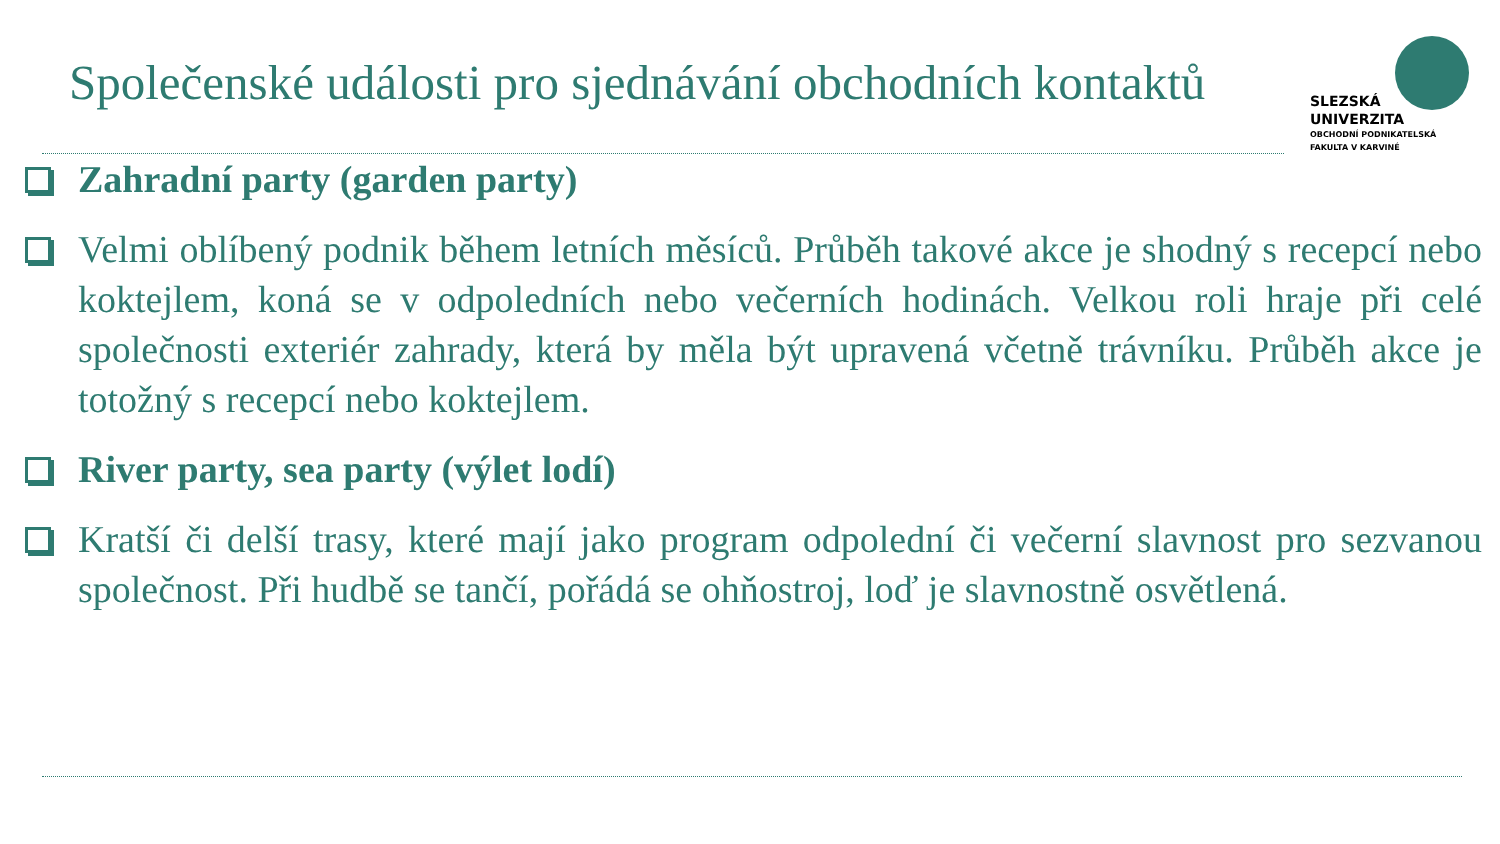Společenské události pro sjednávání obchodních kontaktů
SLEZSKÁ
UNIVERZITA
OBCHODNÍ PODNIKATELSKÁ
FAKULTA V KARVINÉ
Zahradní party (garden party)
Velmi oblíbený podnik během letních měsíců. Průběh takové akce je shodný s recepcí nebo koktejlem, koná se v odpoledních nebo večerních hodinách. Velkou roli hraje při celé společnosti exteriér zahrady, která by měla být upravená včetně trávníku. Průběh akce je totožný s recepcí nebo koktejlem.
River party, sea party (výlet lodí)
Kratší či delší trasy, které mají jako program odpolední či večerní slavnost pro sezvanou společnost. Při hudbě se tančí, pořádá se ohňostroj, loď je slavnostně osvětlená.